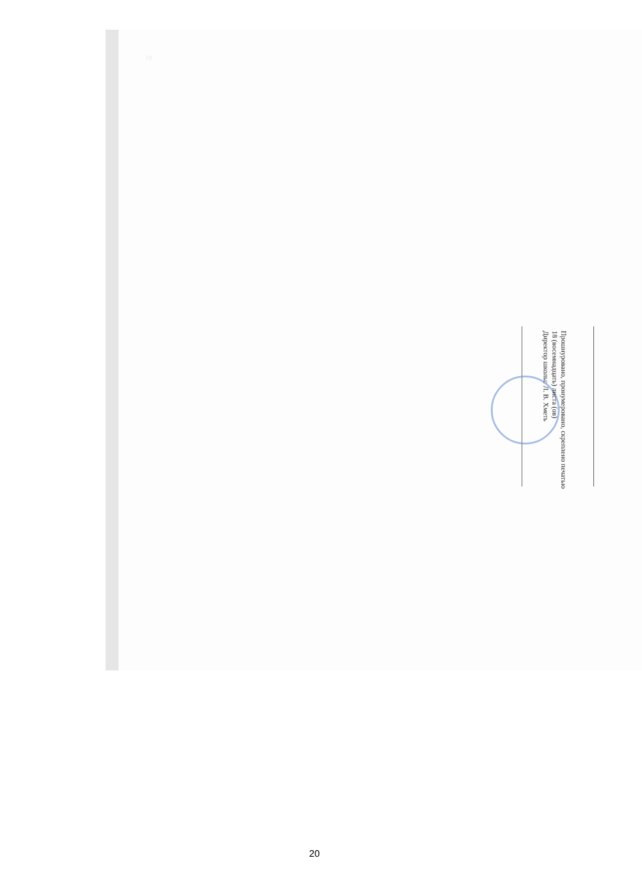19
Прошнуровано, пронумеровано, скреплено печатью
18 (восемнадцать) листа (ов)
Директор школы: Л. В. Хметь
20